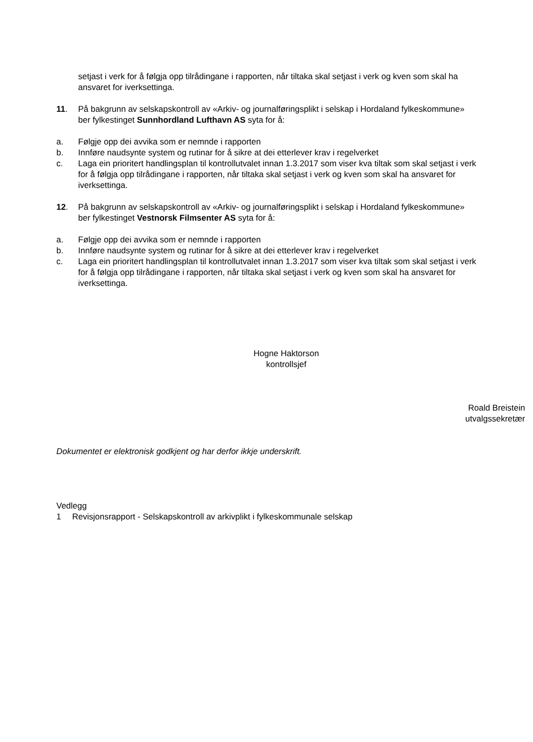setjast i verk for å følgja opp tilrådingane i rapporten, når tiltaka skal setjast i verk og kven som skal ha ansvaret for iverksettinga.
11. På bakgrunn av selskapskontroll av «Arkiv- og journalføringsplikt i selskap i Hordaland fylkeskommune» ber fylkestinget Sunnhordland Lufthavn AS syta for å:
a. Følgje opp dei avvika som er nemnde i rapporten
b. Innføre naudsynte system og rutinar for å sikre at dei etterlever krav i regelverket
c. Laga ein prioritert handlingsplan til kontrollutvalet innan 1.3.2017 som viser kva tiltak som skal setjast i verk for å følgja opp tilrådingane i rapporten, når tiltaka skal setjast i verk og kven som skal ha ansvaret for iverksettinga.
12. På bakgrunn av selskapskontroll av «Arkiv- og journalføringsplikt i selskap i Hordaland fylkeskommune» ber fylkestinget Vestnorsk Filmsenter AS syta for å:
a. Følgje opp dei avvika som er nemnde i rapporten
b. Innføre naudsynte system og rutinar for å sikre at dei etterlever krav i regelverket
c. Laga ein prioritert handlingsplan til kontrollutvalet innan 1.3.2017 som viser kva tiltak som skal setjast i verk for å følgja opp tilrådingane i rapporten, når tiltaka skal setjast i verk og kven som skal ha ansvaret for iverksettinga.
Hogne Haktorson
kontrollsjef
Roald Breistein
utvalgssekretær
Dokumentet er elektronisk godkjent og har derfor ikkje underskrift.
Vedlegg
1 Revisjonsrapport - Selskapskontroll av arkivplikt i fylkeskommunale selskap